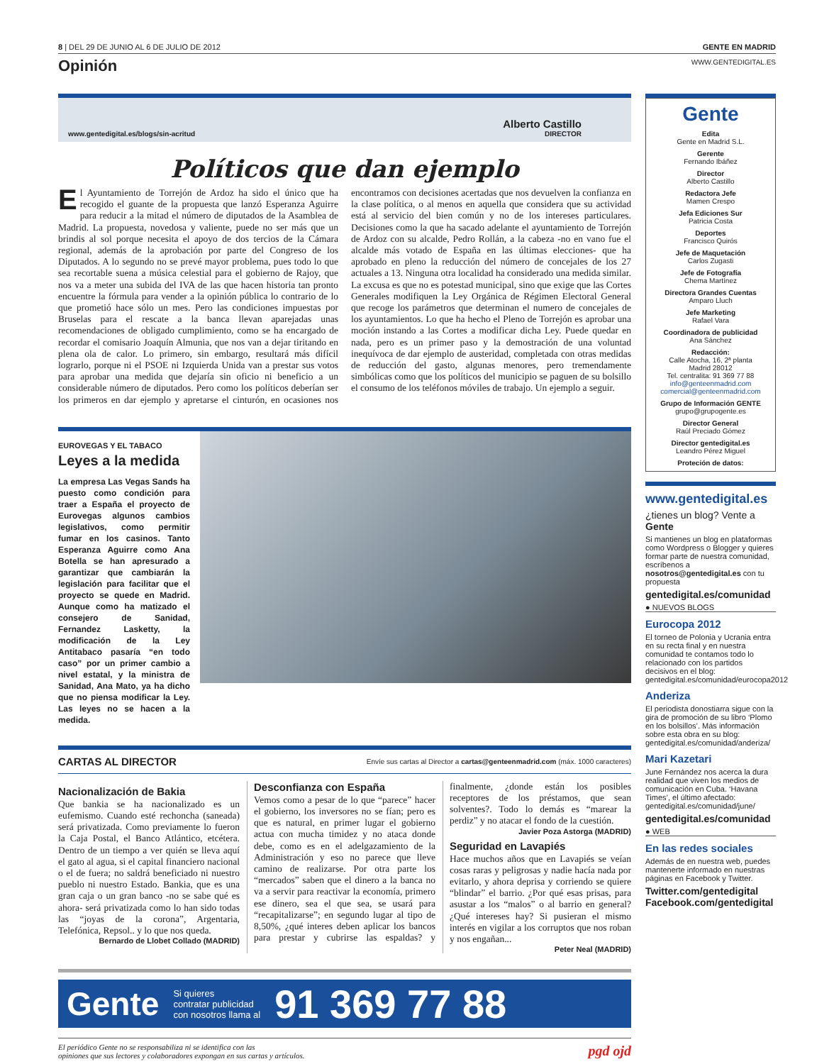8 | DEL 29 DE JUNIO AL 6 DE JULIO DE 2012 GENTE EN MADRID
Opinión
WWW.GENTEDIGITAL.ES
www.gentedigital.es/blogs/sin-acritud Alberto Castillo
DIRECTOR
Políticos que dan ejemplo
El Ayuntamiento de Torrejón de Ardoz ha sido el único que ha recogido el guante de la propuesta que lanzó Esperanza Aguirre para reducir a la mitad el número de diputados de la Asamblea de Madrid. La propuesta, novedosa y valiente, puede no ser más que un brindis al sol porque necesita el apoyo de dos tercios de la Cámara regional, además de la aprobación por parte del Congreso de los Diputados. A lo segundo no se prevé mayor problema, pues todo lo que sea recortable suena a música celestial para el gobierno de Rajoy, que nos va a meter una subida del IVA de las que hacen historia tan pronto encuentre la fórmula para vender a la opinión pública lo contrario de lo que prometió hace sólo un mes. Pero las condiciones impuestas por Bruselas para el rescate a la banca llevan aparejadas unas recomendaciones de obligado cumplimiento, como se ha encargado de recordar el comisario Joaquín Almunia, que nos van a dejar tiritando en plena ola de calor. Lo primero, sin embargo, resultará más difícil lograrlo, porque ni el PSOE ni Izquierda Unida van a prestar sus votos para aprobar una medida que dejaría sin oficio ni beneficio a un considerable número de diputados. Pero como los políticos deberían ser los primeros en dar ejemplo y apretarse el cinturón, en ocasiones nos encontramos con decisiones acertadas que nos devuelven la confianza en la clase política, o al menos en aquella que considera que su actividad está al servicio del bien común y no de los intereses particulares. Decisiones como la que ha sacado adelante el ayuntamiento de Torrejón de Ardoz con su alcalde, Pedro Rollán, a la cabeza -no en vano fue el alcalde más votado de España en las últimas elecciones- que ha aprobado en pleno la reducción del número de concejales de los 27 actuales a 13. Ninguna otra localidad ha considerado una medida similar. La excusa es que no es potestad municipal, sino que exige que las Cortes Generales modifiquen la Ley Orgánica de Régimen Electoral General que recoge los parámetros que determinan el numero de concejales de los ayuntamientos. Lo que ha hecho el Pleno de Torrejón es aprobar una moción instando a las Cortes a modificar dicha Ley. Puede quedar en nada, pero es un primer paso y la demostración de una voluntad inequívoca de dar ejemplo de austeridad, completada con otras medidas de reducción del gasto, algunas menores, pero tremendamente simbólicas como que los políticos del municipio se paguen de su bolsillo el consumo de los teléfonos móviles de trabajo. Un ejemplo a seguir.
EUROVEGAS Y EL TABACO
Leyes a la medida
La empresa Las Vegas Sands ha puesto como condición para traer a España el proyecto de Eurovegas algunos cambios legislativos, como permitir fumar en los casinos. Tanto Esperanza Aguirre como Ana Botella se han apresurado a garantizar que cambiarán la legislación para facilitar que el proyecto se quede en Madrid. Aunque como ha matizado el consejero de Sanidad, Fernandez Lasketty, la modificación de la Ley Antitabaco pasaría “en todo caso” por un primer cambio a nivel estatal, y la ministra de Sanidad, Ana Mato, ya ha dicho que no piensa modificar la Ley. Las leyes no se hacen a la medida.
CARTAS AL DIRECTOR Envíe sus cartas al Director a cartas@genteenmadrid.com (máx. 1000 caracteres)
Nacionalización de Bakia
Que bankia se ha nacionalizado es un eufemismo. Cuando esté rechoncha (saneada) será privatizada. Como previamente lo fueron la Caja Postal, el Banco Atlántico, etcétera. Dentro de un tiempo a ver quién se lleva aquí el gato al agua, si el capital financiero nacional o el de fuera; no saldrá beneficiado ni nuestro pueblo ni nuestro Estado. Bankia, que es una gran caja o un gran banco -no se sabe qué es ahora- será privatizada como lo han sido todas las “joyas de la corona”, Argentaria, Telefónica, Repsol.. y lo que nos queda.
Bernardo de Llobet Collado (MADRID)
Desconfianza con España
Vemos como a pesar de lo que “parece” hacer el gobierno, los inversores no se fían; pero es que es natural, en primer lugar el gobierno actua con mucha timidez y no ataca donde debe, como es en el adelgazamiento de la Administración y eso no parece que lleve camino de realizarse. Por otra parte los “mercados” saben que el dinero a la banca no va a servir para reactivar la economía, primero ese dinero, sea el que sea, se usará para “recapitalizarse”; en segundo lugar al tipo de 8,50%, ¿qué interes deben aplicar los bancos para prestar y cubrirse las espaldas? y finalmente, ¿donde están los posibles receptores de los préstamos, que sean solventes?. Todo lo demás es “marear la perdiz” y no atacar el fondo de la cuestión.
Javier Poza Astorga (MADRID)
Seguridad en Lavapiés
Hace muchos años que en Lavapiés se veían cosas raras y peligrosas y nadie hacía nada por evitarlo, y ahora deprisa y corriendo se quiere “blindar” el barrio. ¿Por qué esas prisas, para asustar a los “malos” o al barrio en general? ¿Qué intereses hay? Si pusieran el mismo interés en vigilar a los corruptos que nos roban y nos engañan...
Peter Neal (MADRID)
Gente Si quieres
contratar publicidad
con nosotros llama al 91 369 77 88
El periódico Gente no se responsabiliza ni se identifica con las
opiniones que sus lectores y colaboradores expongan en sus cartas y artículos. pgd ojd
Gente
Edita
Gente en Madrid S.L.
Gerente
Fernando Ibáñez
Director
Alberto Castillo
Redactora Jefe
Mamen Crespo
Jefa Ediciones Sur
Patricia Costa
Deportes
Francisco Quirós
Jefe de Maquetación
Carlos Zugasti
Jefe de Fotografía
Chema Martínez
Directora Grandes Cuentas
Amparo Lluch
Jefe Marketing
Rafael Vara
Coordinadora de publicidad
Ana Sánchez
Redacción:
Calle Atocha, 16, 2ª planta
Madrid 28012
Tel. centralita: 91 369 77 88
info@genteenmadrid.com
comercial@genteenmadrid.com
Grupo de Información GENTE
grupo@grupogente.es
Director General
Raúl Preciado Gómez
Director gentedigital.es
Leandro Pérez Miguel
Proteción de datos:
www.gentedigital.es
¿tienes un blog? Vente a Gente
Si mantienes un blog en plataformas como Wordpress o Blogger y quieres formar parte de nuestra comunidad, escríbenos a nosotros@gentedigital.es con tu propuesta
gentedigital.es/comunidad
● NUEVOS BLOGS
Eurocopa 2012
El torneo de Polonia y Ucrania entra en su recta final y en nuestra comunidad te contamos todo lo relacionado con los partidos decisivos en el blog: gentedigital.es/comunidad/eurocopa2012
Anderiza
El periodista donostiarra sigue con la gira de promoción de su libro ‘Plomo en los bolsillos’. Más información sobre esta obra en su blog: gentedigital.es/comunidad/anderiza/
Mari Kazetari
June Fernández nos acerca la dura realidad que viven los medios de comunicación en Cuba. ‘Havana Times’, el último afectado: gentedigital.es/comunidad/june/
gentedigital.es/comunidad
● WEB
En las redes sociales
Además de en nuestra web, puedes mantenerte informado en nuestras páginas en Facebook y Twitter.
Twitter.com/gentedigital
Facebook.com/gentedigital